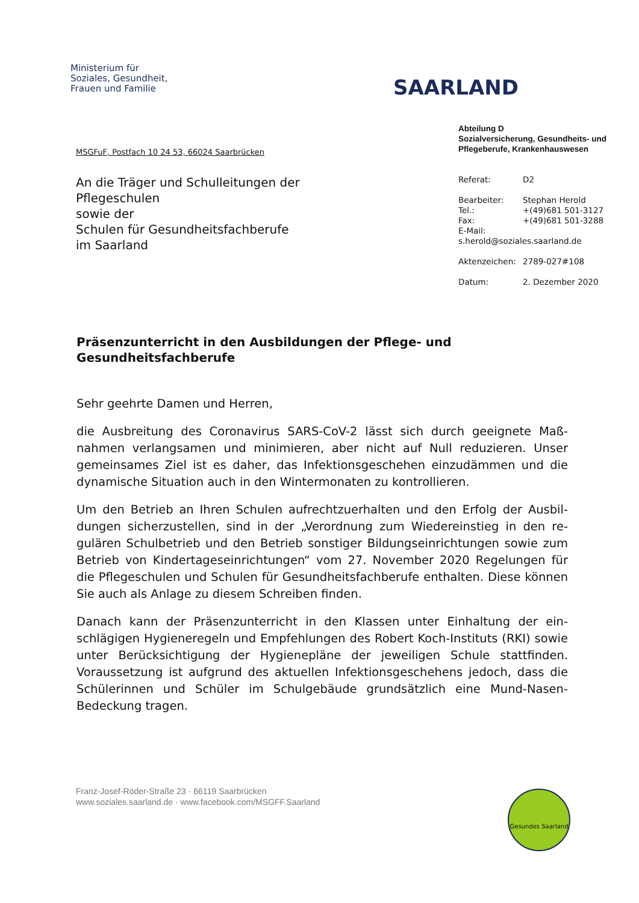Ministerium für
Soziales, Gesundheit,
Frauen und Familie
SAARLAND
MSGFuF, Postfach 10 24 53, 66024 Saarbrücken
An die Träger und Schulleitungen der Pflegeschulen
sowie der
Schulen für Gesundheitsfachberufe
im Saarland
Abteilung D
Sozialversicherung, Gesundheits- und Pflegeberufe, Krankenhauswesen
Referat: D2
Bearbeiter: Stephan Herold
Tel.: +(49)681 501-3127
Fax: +(49)681 501-3288
E-Mail:
s.herold@soziales.saarland.de
Aktenzeichen: 2789-027#108
Datum: 2. Dezember 2020
Präsenzunterricht in den Ausbildungen der Pflege- und Gesundheitsfachberufe
Sehr geehrte Damen und Herren,
die Ausbreitung des Coronavirus SARS-CoV-2 lässt sich durch geeignete Maß­nahmen verlangsamen und minimieren, aber nicht auf Null reduzieren. Unser gemeinsames Ziel ist es daher, das Infektionsgeschehen einzudämmen und die dynamische Situation auch in den Wintermonaten zu kontrollieren.
Um den Betrieb an Ihren Schulen aufrechtzuerhalten und den Erfolg der Ausbil­dungen sicherzustellen, sind in der „Verordnung zum Wiedereinstieg in den re­gulären Schulbetrieb und den Betrieb sonstiger Bildungseinrichtungen sowie zum Betrieb von Kindertageseinrichtungen“ vom 27. November 2020 Regelun­gen für die Pflegeschulen und Schulen für Gesundheitsfachberufe enthalten. Diese können Sie auch als Anlage zu diesem Schreiben finden.
Danach kann der Präsenzunterricht in den Klassen unter Einhaltung der ein­schlägigen Hygieneregeln und Empfehlungen des Robert Koch-Instituts (RKI) sowie unter Berücksichtigung der Hygienepläne der jeweiligen Schule stattfin­den. Voraussetzung ist aufgrund des aktuellen Infektionsgeschehens jedoch, dass die Schülerinnen und Schüler im Schulgebäude grundsätzlich eine Mund-Nasen-Bedeckung tragen.
Franz-Josef-Röder-Straße 23 · 66119 Saarbrücken
www.soziales.saarland.de · www.facebook.com/MSGFF.Saarland
Gesundes Saarland